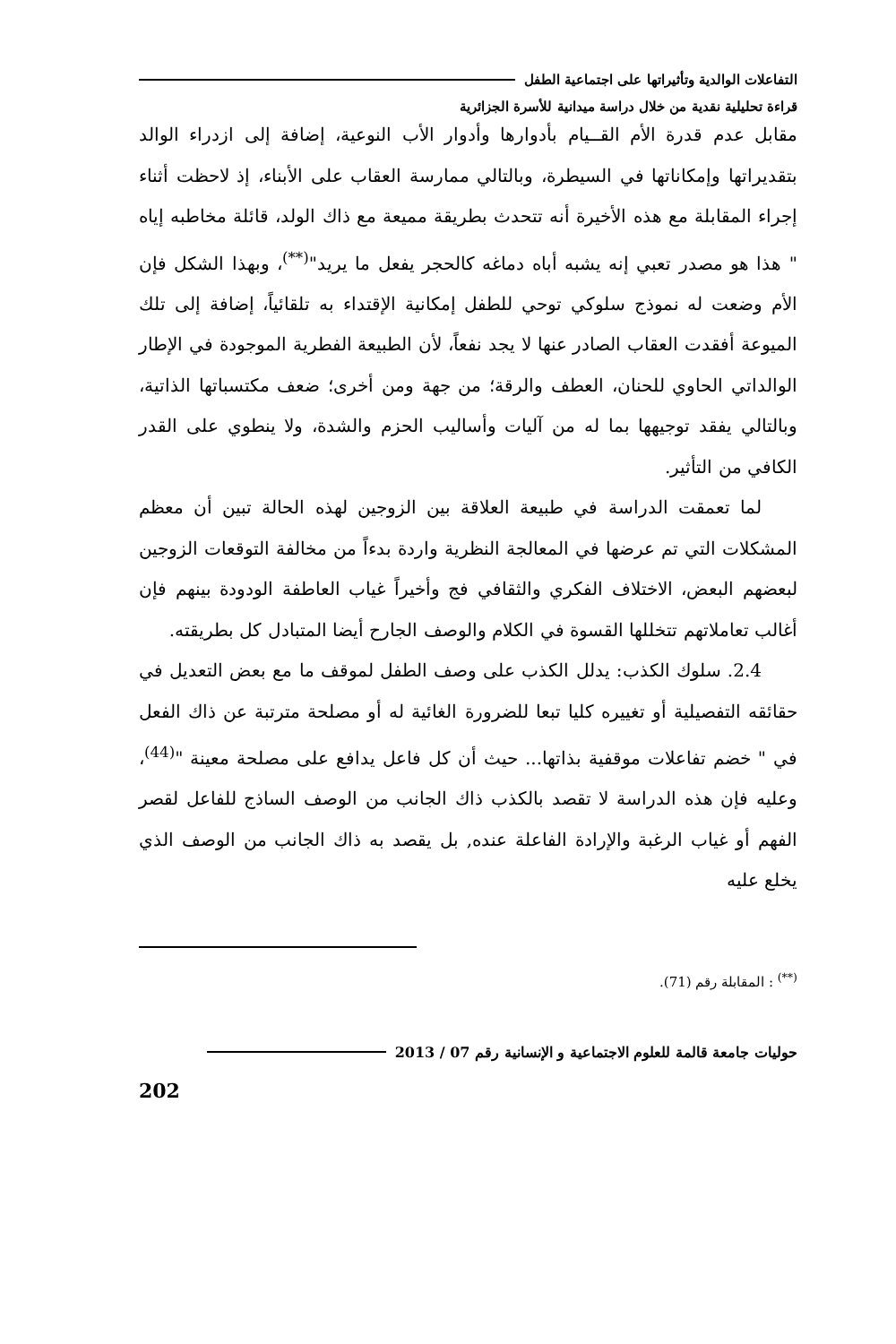التفاعلات الوالدية وتأثيراتها على اجتماعية الطفل
قراءة تحليلية نقدية من خلال دراسة ميدانية للأسرة الجزائرية
مقابل عدم قدرة الأم القــيام بأدوارها وأدوار الأب النوعية، إضافة إلى ازدراء الوالد بتقديراتها وإمكاناتها في السيطرة، وبالتالي ممارسة العقاب على الأبناء، إذ لاحظت أثناء إجراء المقابلة مع هذه الأخيرة أنه تتحدث بطريقة مميعة مع ذاك الولد، قائلة مخاطبه إياه " هذا هو مصدر تعبي إنه يشبه أباه دماغه كالحجر يفعل ما يريد"<sup>(**)</sup>، وبهذا الشكل فإن الأم وضعت له نموذج سلوكي توحي للطفل إمكانية الإقتداء به تلقائياً، إضافة إلى تلك الميوعة أفقدت العقاب الصادر عنها لا يجد نفعاً، لأن الطبيعة الفطرية الموجودة في الإطار الوالداتي الحاوي للحنان، العطف والرقة؛ من جهة ومن أخرى؛ ضعف مكتسباتها الذاتية، وبالتالي يفقد توجيهها بما له من آليات وأساليب الحزم والشدة، ولا ينطوي على القدر الكافي من التأثير.
لما تعمقت الدراسة في طبيعة العلاقة بين الزوجين لهذه الحالة تبين أن معظم المشكلات التي تم عرضها في المعالجة النظرية واردة بدءاً من مخالفة التوقعات الزوجين لبعضهم البعض، الاختلاف الفكري والثقافي فج وأخيراً غياب العاطفة الودودة بينهم فإن أغالب تعاملاتهم تتخللها القسوة في الكلام والوصف الجارح أيضا المتبادل كل بطريقته.
2.4. سلوك الكذب: يدلل الكذب على وصف الطفل لموقف ما مع بعض التعديل في حقائقه التفصيلية أو تغييره كليا تبعا للضرورة الغائية له أو مصلحة مترتبة عن ذاك الفعل في " خضم تفاعلات موقفية بذاتها... حيث أن كل فاعل يدافع على مصلحة معينة "<sup>(44)</sup>، وعليه فإن هذه الدراسة لا تقصد بالكذب ذاك الجانب من الوصف الساذج للفاعل لقصر الفهم أو غياب الرغبة والإرادة الفاعلة عنده, بل يقصد به ذاك الجانب من الوصف الذي يخلع عليه
<sup>(**)</sup> : المقابلة رقم (71).
حوليات جامعة قالمة للعلوم الاجتماعية و الإنسانية رقم 07 / 2013
202